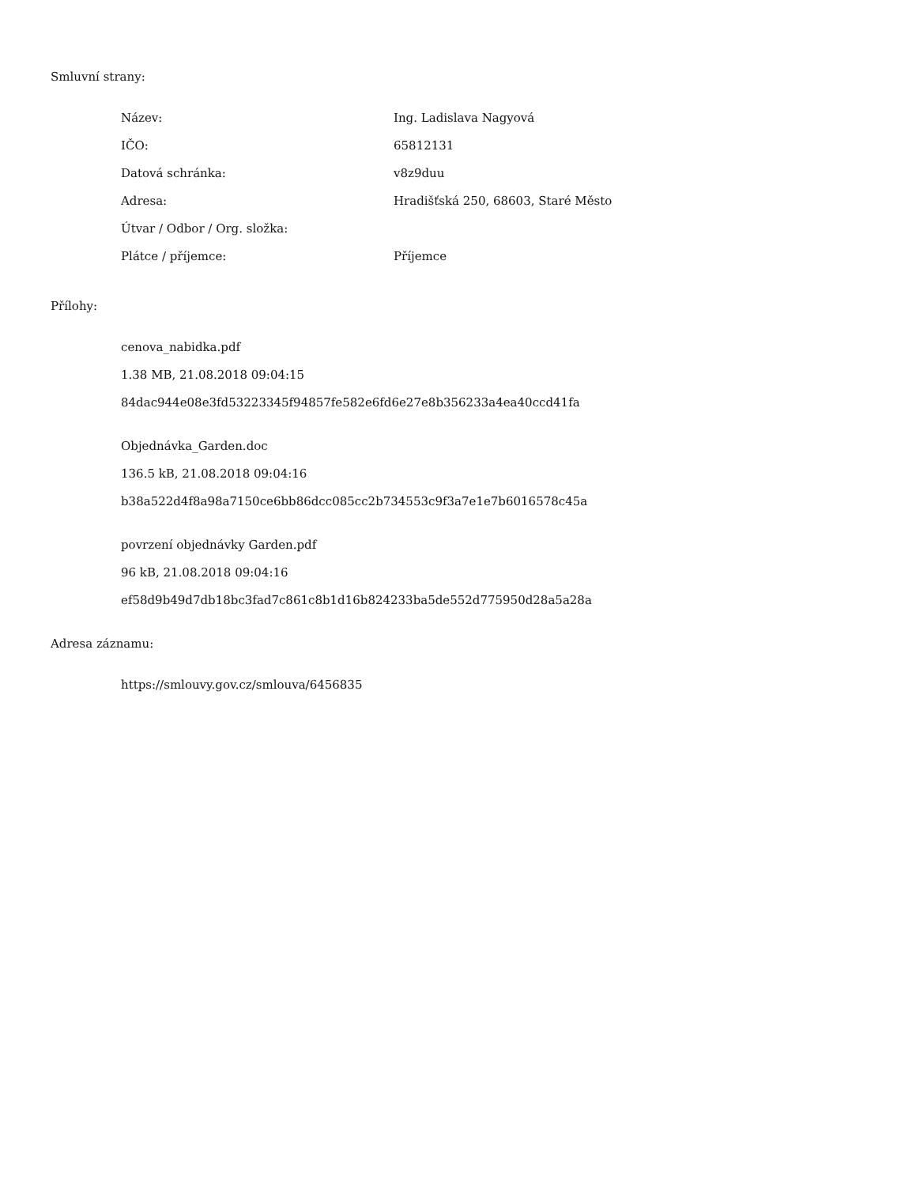Smluvní strany:
| Název: | Ing. Ladislava Nagyová |
| IČO: | 65812131 |
| Datová schránka: | v8z9duu |
| Adresa: | Hradišťská 250, 68603, Staré Město |
| Útvar / Odbor / Org. složka: | |
| Plátce / příjemce: | Příjemce |
Přílohy:
cenova_nabidka.pdf
1.38 MB, 21.08.2018 09:04:15
84dac944e08e3fd53223345f94857fe582e6fd6e27e8b356233a4ea40ccd41fa
Objednávka_Garden.doc
136.5 kB, 21.08.2018 09:04:16
b38a522d4f8a98a7150ce6bb86dcc085cc2b734553c9f3a7e1e7b6016578c45a
povrzení objednávky Garden.pdf
96 kB, 21.08.2018 09:04:16
ef58d9b49d7db18bc3fad7c861c8b1d16b824233ba5de552d775950d28a5a28a
Adresa záznamu:
https://smlouvy.gov.cz/smlouva/6456835